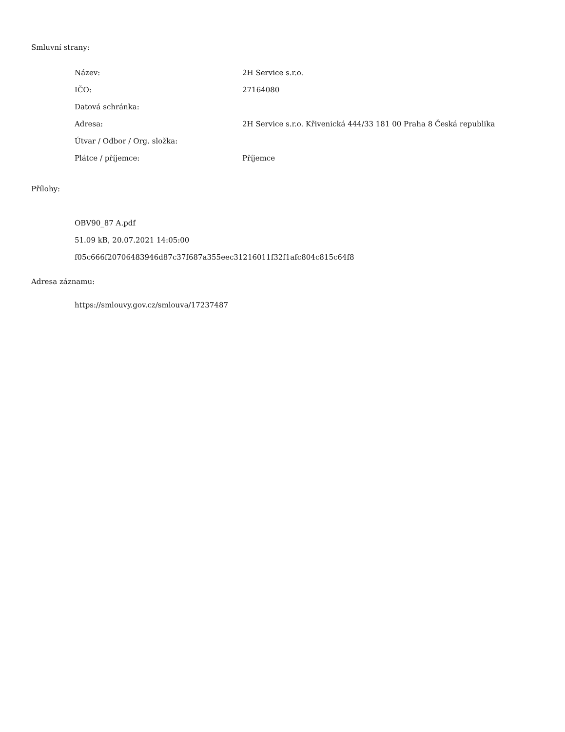Smluvní strany:
| Název: | 2H Service s.r.o. |
| IČO: | 27164080 |
| Datová schránka: | |
| Adresa: | 2H Service s.r.o. Křivenická 444/33 181 00 Praha 8 Česká republika |
| Útvar / Odbor / Org. složka: | |
| Plátce / příjemce: | Příjemce |
Přílohy:
OBV90_87 A.pdf
51.09 kB, 20.07.2021 14:05:00
f05c666f20706483946d87c37f687a355eec31216011f32f1afc804c815c64f8
Adresa záznamu:
https://smlouvy.gov.cz/smlouva/17237487